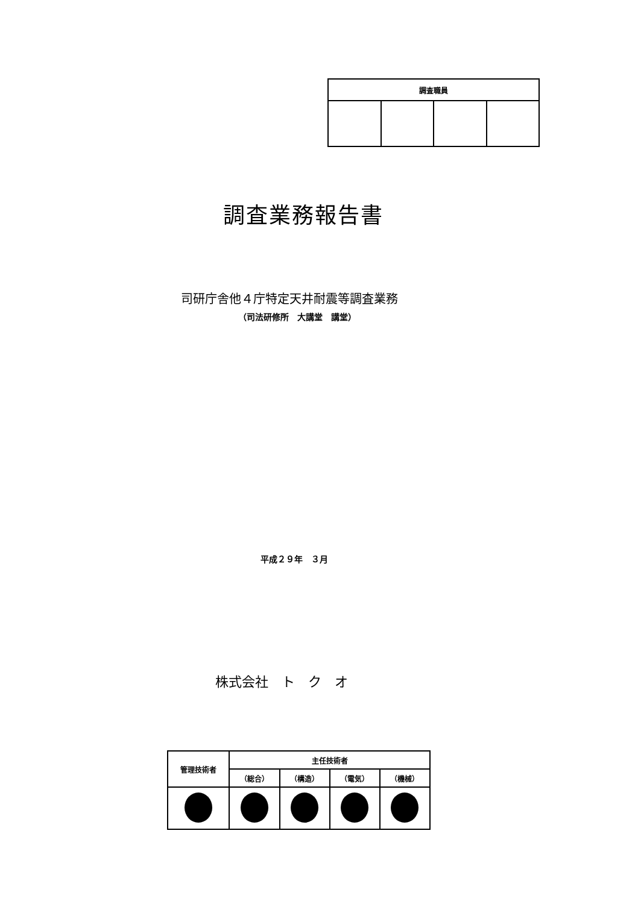| 調査職員 | | | |
| --- | --- | --- | --- |
調査業務報告書
司研庁舎他４庁特定天井耐震等調査業務
（司法研修所　大講堂　講堂）
平成２９年　３月
株式会社　ト　ク　オ
| 管理技術者 | 主任技術者 | | | |
| --- | --- | --- | --- | --- |
| | （総合） | （構造） | （電気） | （機械） |